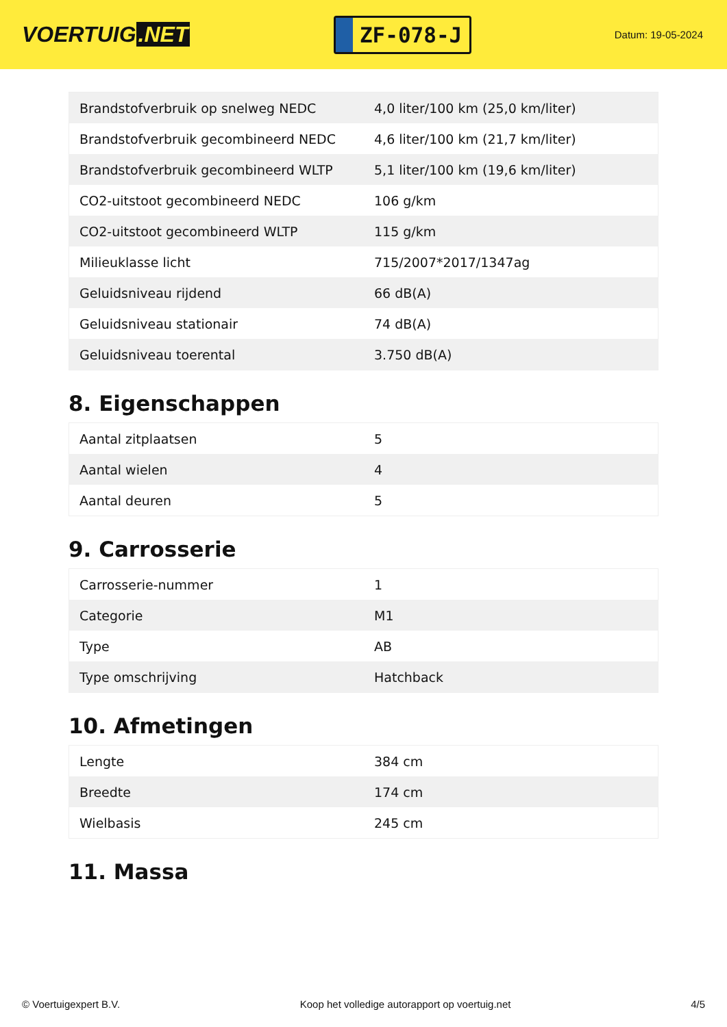VOERTUIG.NET
ZF-078-J
Datum: 19-05-2024
| Brandstofverbruik op snelweg NEDC | 4,0 liter/100 km (25,0 km/liter) |
| Brandstofverbruik gecombineerd NEDC | 4,6 liter/100 km (21,7 km/liter) |
| Brandstofverbruik gecombineerd WLTP | 5,1 liter/100 km (19,6 km/liter) |
| CO2-uitstoot gecombineerd NEDC | 106 g/km |
| CO2-uitstoot gecombineerd WLTP | 115 g/km |
| Milieuklasse licht | 715/2007*2017/1347ag |
| Geluidsniveau rijdend | 66 dB(A) |
| Geluidsniveau stationair | 74 dB(A) |
| Geluidsniveau toerental | 3.750 dB(A) |
8. Eigenschappen
| Aantal zitplaatsen | 5 |
| Aantal wielen | 4 |
| Aantal deuren | 5 |
9. Carrosserie
| Carrosserie-nummer | 1 |
| Categorie | M1 |
| Type | AB |
| Type omschrijving | Hatchback |
10. Afmetingen
| Lengte | 384 cm |
| Breedte | 174 cm |
| Wielbasis | 245 cm |
11. Massa
© Voertuigexpert B.V. Koop het volledige autorapport op voertuig.net 4/5